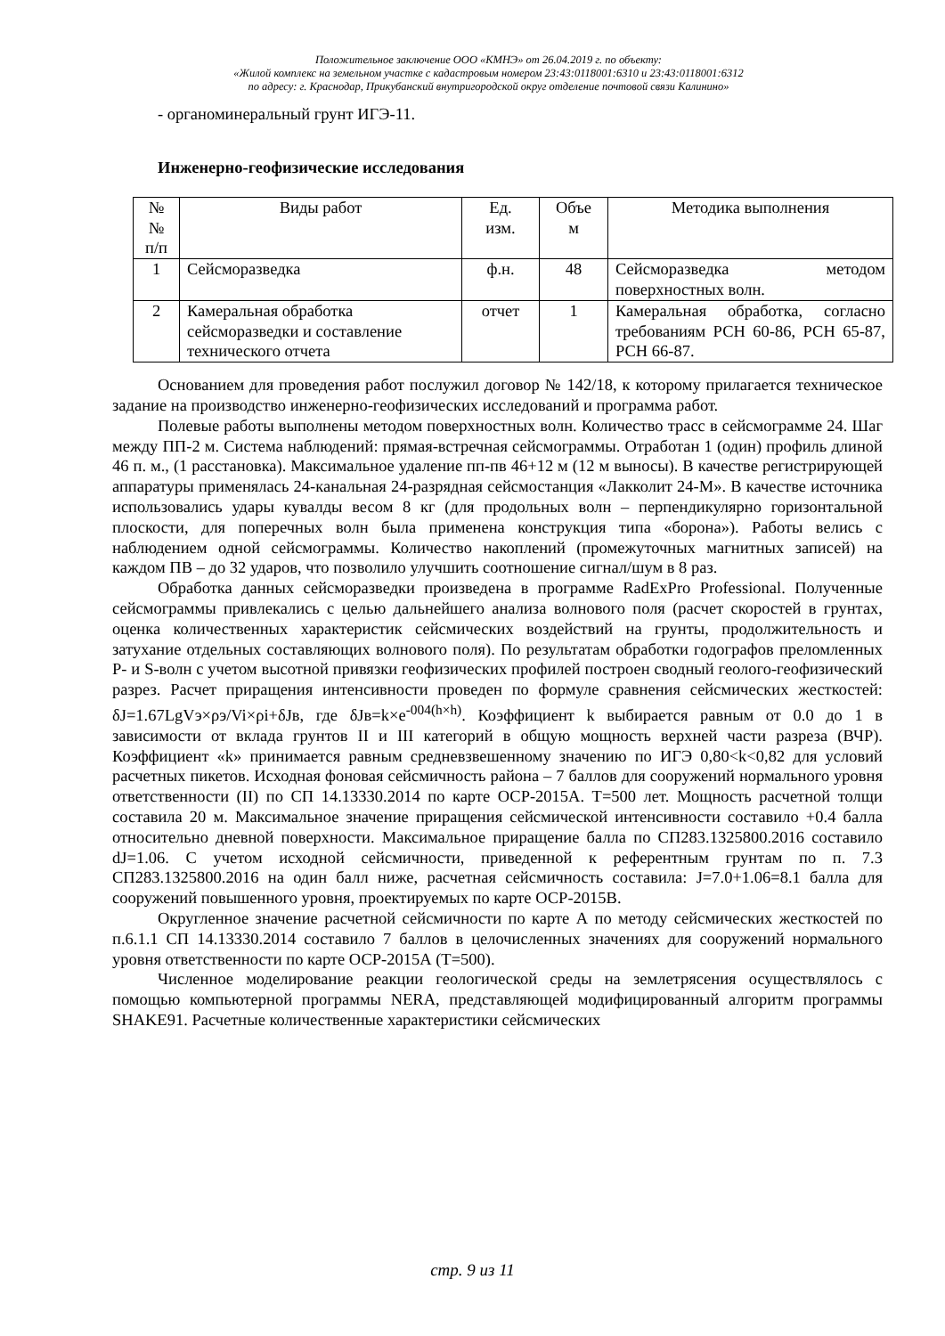Положительное заключение ООО «КМНЭ» от 26.04.2019 г. по объекту:
«Жилой комплекс на земельном участке с кадастровым номером 23:43:0118001:6310 и 23:43:0118001:6312
по адресу: г. Краснодар, Прикубанский внутригородской округ отделение почтовой связи Калинино»
- органоминеральный грунт ИГЭ-11.
Инженерно-геофизические исследования
| № № п/п | Виды работ | Ед. изм. | Объе м | Методика выполнения |
| --- | --- | --- | --- | --- |
| 1 | Сейсморазведка | ф.н. | 48 | Сейсморазведка методом поверхностных волн. |
| 2 | Камеральная обработка сейсморазведки и составление технического отчета | отчет | 1 | Камеральная обработка, согласно требованиям РСН 60-86, РСН 65-87, РСН 66-87. |
Основанием для проведения работ послужил договор № 142/18, к которому прилагается техническое задание на производство инженерно-геофизических исследований и программа работ.
Полевые работы выполнены методом поверхностных волн. Количество трасс в сейсмограмме 24. Шаг между ПП-2 м. Система наблюдений: прямая-встречная сейсмограммы. Отработан 1 (один) профиль длиной 46 п. м., (1 расстановка). Максимальное удаление пп-пв 46+12 м (12 м выносы). В качестве регистрирующей аппаратуры применялась 24-канальная 24-разрядная сейсмостанция «Лакколит 24-М». В качестве источника использовались удары кувалды весом 8 кг (для продольных волн – перпендикулярно горизонтальной плоскости, для поперечных волн была применена конструкция типа «борона»). Работы велись с наблюдением одной сейсмограммы. Количество накоплений (промежуточных магнитных записей) на каждом ПВ – до 32 ударов, что позволило улучшить соотношение сигнал/шум в 8 раз.
Обработка данных сейсморазведки произведена в программе RadExPro Professional. Полученные сейсмограммы привлекались с целью дальнейшего анализа волнового поля (расчет скоростей в грунтах, оценка количественных характеристик сейсмических воздействий на грунты, продолжительность и затухание отдельных составляющих волнового поля). По результатам обработки годографов преломленных P- и S-волн с учетом высотной привязки геофизических профилей построен сводный геолого-геофизический разрез. Расчет приращения интенсивности проведен по формуле сравнения сейсмических жесткостей: δJ=1.67LgVэ×ρэ/Vi×ρi+δJв, где δJв=k×e<sup>-004(h×h)</sup>. Коэффициент k выбирается равным от 0.0 до 1 в зависимости от вклада грунтов II и III категорий в общую мощность верхней части разреза (ВЧР). Коэффициент «k» принимается равным средневзвешенному значению по ИГЭ 0,80<k<0,82 для условий расчетных пикетов. Исходная фоновая сейсмичность района – 7 баллов для сооружений нормального уровня ответственности (II) по СП 14.13330.2014 по карте ОСР-2015А. Т=500 лет. Мощность расчетной толщи составила 20 м. Максимальное значение приращения сейсмической интенсивности составило +0.4 балла относительно дневной поверхности. Максимальное приращение балла по СП283.1325800.2016 составило dJ=1.06. С учетом исходной сейсмичности, приведенной к референтным грунтам по п. 7.3 СП283.1325800.2016 на один балл ниже, расчетная сейсмичность составила: J=7.0+1.06=8.1 балла для сооружений повышенного уровня, проектируемых по карте ОСР-2015В.
Округленное значение расчетной сейсмичности по карте А по методу сейсмических жесткостей по п.6.1.1 СП 14.13330.2014 составило 7 баллов в целочисленных значениях для сооружений нормального уровня ответственности по карте ОСР-2015А (Т=500).
Численное моделирование реакции геологической среды на землетрясения осуществлялось с помощью компьютерной программы NERA, представляющей модифицированный алгоритм программы SHAKE91. Расчетные количественные характеристики сейсмических
стр. 9 из 11